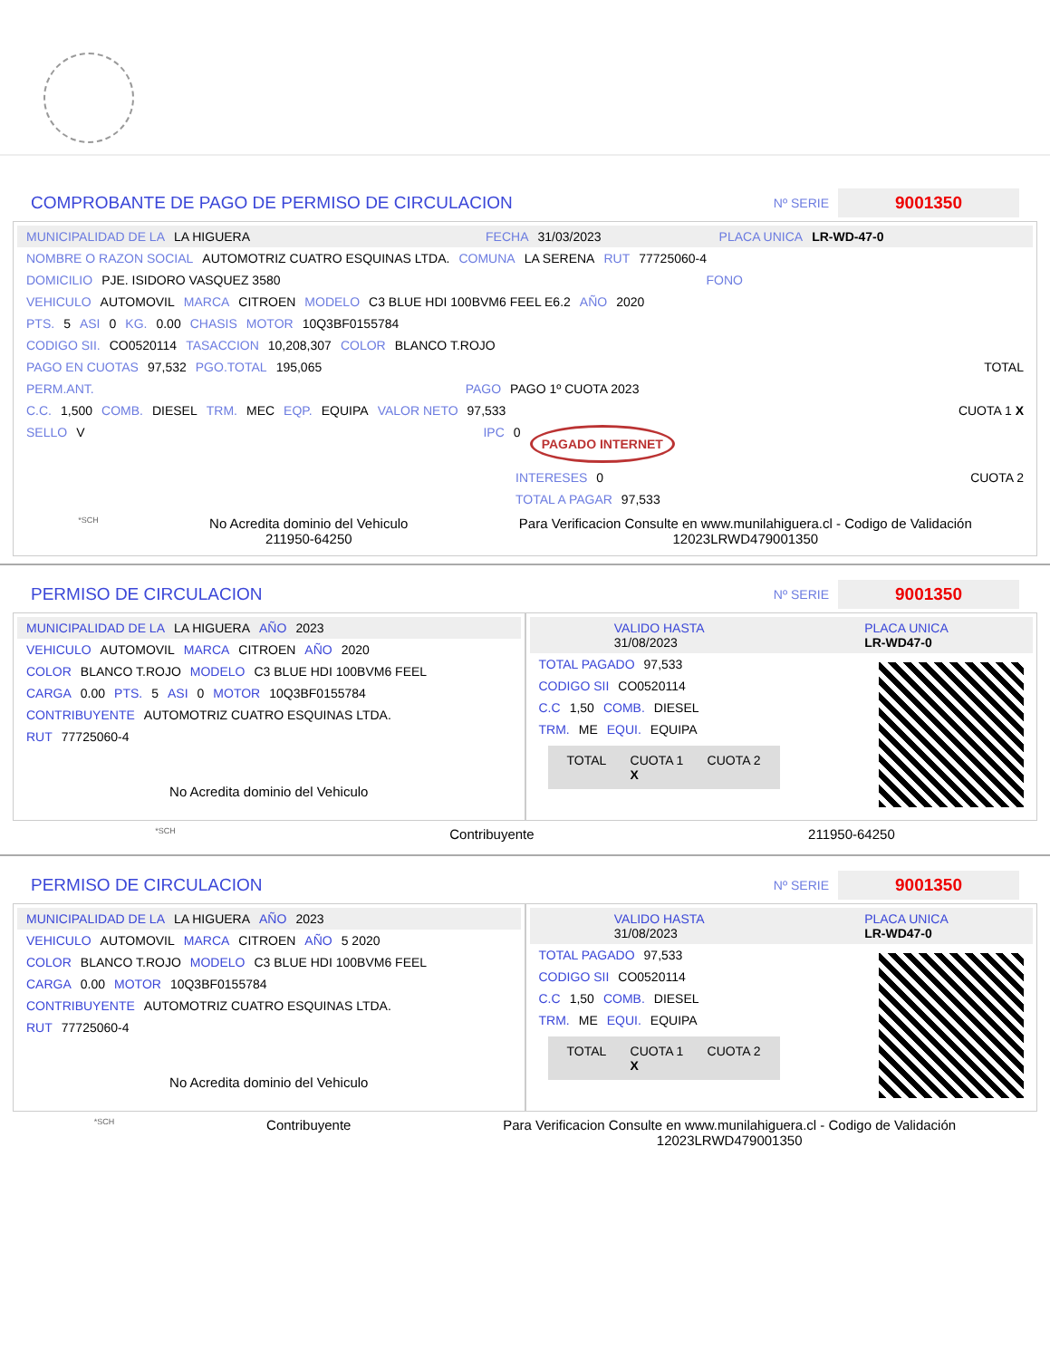COMPROBANTE DE PAGO DE PERMISO DE CIRCULACION
Nº SERIE 9001350
MUNICIPALIDAD DE LA LA HIGUERA FECHA 31/03/2023 PLACA UNICA LR-WD-47-0
NOMBRE O RAZON SOCIAL AUTOMOTRIZ CUATRO ESQUINAS LTDA. COMUNA LA SERENA RUT 77725060-4
DOMICILIO PJE. ISIDORO VASQUEZ 3580 FONO
VEHICULO AUTOMOVIL MARCA CITROEN MODELO C3 BLUE HDI 100BVM6 FEEL E6.2 AÑO 2020
PTS. 5 ASI 0 KG. 0.00 CHASIS MOTOR 10Q3BF0155784
CODIGO SII. CO0520114 TASACCION 10,208,307 COLOR BLANCO T.ROJO
PAGO EN CUOTAS 97,532 PGO.TOTAL 195,065 TOTAL
PERM.ANT. PAGO PAGO 1º CUOTA 2023
C.C. 1,500 COMB. DIESEL TRM. MEC EQP. EQUIPA VALOR NETO 97,533 CUOTA 1 X
SELLO V IPC 0 PAGADO INTERNET
INTERESES 0 CUOTA 2
TOTAL A PAGAR 97,533
*SCH
No Acredita dominio del Vehiculo
211950-64250
Para Verificacion Consulte en www.munilahiguera.cl - Codigo de Validación
12023LRWD479001350
PERMISO DE CIRCULACION
Nº SERIE 9001350
MUNICIPALIDAD DE LA LA HIGUERA AÑO 2023
VEHICULO AUTOMOVIL MARCA CITROEN AÑO 2020
COLOR BLANCO T.ROJO MODELO C3 BLUE HDI 100BVM6 FEEL
CARGA 0.00 PTS. 5 ASI 0 MOTOR 10Q3BF0155784
CONTRIBUYENTE AUTOMOTRIZ CUATRO ESQUINAS LTDA.
RUT 77725060-4
No Acredita dominio del Vehiculo
VALIDO HASTA
31/08/2023 PLACA UNICA
LR-WD47-0
TOTAL PAGADO 97,533
CODIGO SII CO0520114
C.C 1,50 COMB. DIESEL
TRM. ME EQUI. EQUIPA
TOTAL CUOTA 1
X CUOTA 2
*SCH
Contribuyente 211950-64250
PERMISO DE CIRCULACION
Nº SERIE 9001350
MUNICIPALIDAD DE LA LA HIGUERA AÑO 2023
VEHICULO AUTOMOVIL MARCA CITROEN AÑO 5 2020
COLOR BLANCO T.ROJO MODELO C3 BLUE HDI 100BVM6 FEEL
CARGA 0.00 MOTOR 10Q3BF0155784
CONTRIBUYENTE AUTOMOTRIZ CUATRO ESQUINAS LTDA.
RUT 77725060-4
No Acredita dominio del Vehiculo
VALIDO HASTA
31/08/2023 PLACA UNICA
LR-WD47-0
TOTAL PAGADO 97,533
CODIGO SII CO0520114
C.C 1,50 COMB. DIESEL
TRM. ME EQUI. EQUIPA
TOTAL CUOTA 1
X CUOTA 2
*SCH
Contribuyente Para Verificacion Consulte en www.munilahiguera.cl - Codigo de Validación
12023LRWD479001350